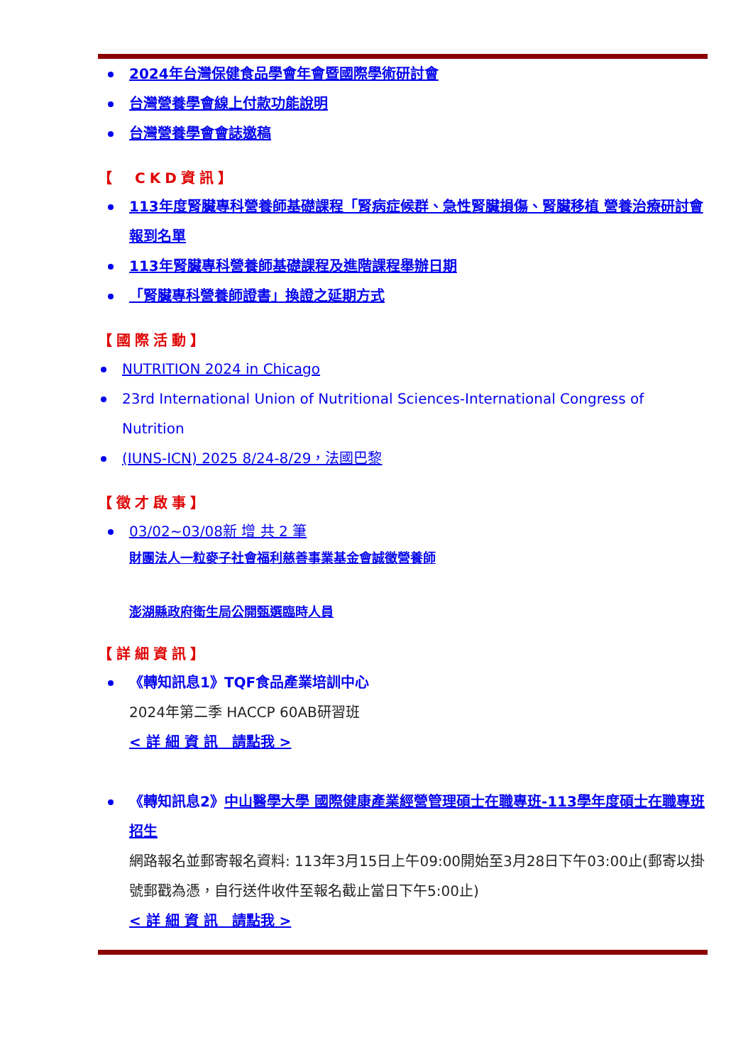2024年台灣保健食品學會年會暨國際學術研討會
台灣營養學會線上付款功能說明
台灣營養學會會誌邀稿
【　CKD資訊】
113年度腎臟專科營養師基礎課程「腎病症候群、急性腎臟損傷、腎臟移植 營養治療研討會報到名單
113年腎臟專科營養師基礎課程及進階課程舉辦日期
「腎臟專科營養師證書」換證之延期方式
【國際活動】
NUTRITION 2024 in Chicago
23rd International Union of Nutritional Sciences-International Congress of Nutrition
(IUNS-ICN) 2025 8/24-8/29，法國巴黎
【徵才啟事】
03/02~03/08新 增 共 2 筆
財團法人一粒麥子社會福利慈善事業基金會誠徵營養師
澎湖縣政府衛生局公開甄選臨時人員
【詳細資訊】
《轉知訊息1》TQF食品產業培訓中心
2024年第二季 HACCP 60AB研習班
< 詳 細 資 訊　請點我 >
《轉知訊息2》中山醫學大學 國際健康產業經營管理碩士在職專班-113學年度碩士在職專班招生
網路報名並郵寄報名資料: 113年3月15日上午09:00開始至3月28日下午03:00止(郵寄以掛號郵戳為憑，自行送件收件至報名截止當日下午5:00止)
< 詳 細 資 訊　請點我 >